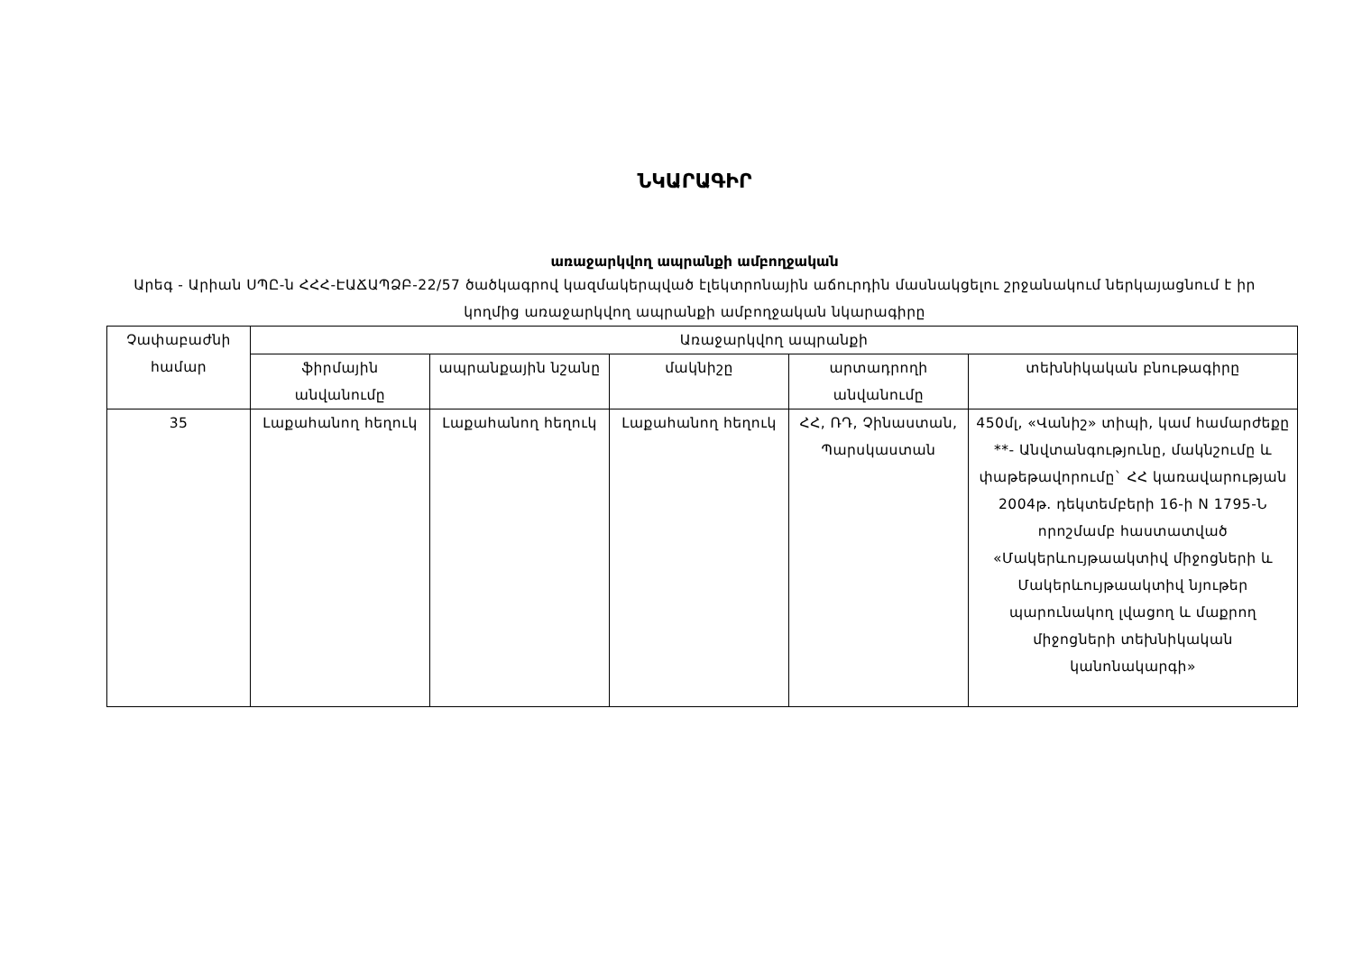ՆԿԱՐԱԳԻՐ
առաջարկվող ապրանքի ամբողջական
Արեգ - Արիան ՍՊԸ-ն ՀՀՀ-ԷԱՃԱՊՁԲ-22/57 ծածկագրով կազմակերպված էլեկտրոնային աճուրդին մասնակցելու շրջանակում ներկայացնում է իր կողմից առաջարկվող ապրանքի ամբողջական նկարագիրը
| Չափաբաժնի համար | Առաջարկվող ապրանքի | | | | |
| --- | --- | --- | --- | --- | --- |
| | ֆիրմային անվանումը | ապրանքային նշանը | մակնիշը | արտադրողի անվանումը | տեխնիկական բնութագիրը |
| 35 | Լաքահանող հեղուկ | Լաքահանող հեղուկ | Լաքահանող հեղուկ | ՀՀ, ՌԴ, Չինաստան, Պարսկաստան | 450մլ, «Վանիշ» տիպի, կամ համարժեքը **- Անվտանգությունը, մակնշումը և փաթեթավորումը` ՀՀ կառավարության 2004թ. դեկտեմբերի 16-ի N 1795-Ն որոշմամբ հաստատված «Մակերևույթաակտիվ միջոցների և Մակերևույթաակտիվ նյութեր պարունակող լվացող և մաքրող միջոցների տեխնիկական կանոնակարգի» |